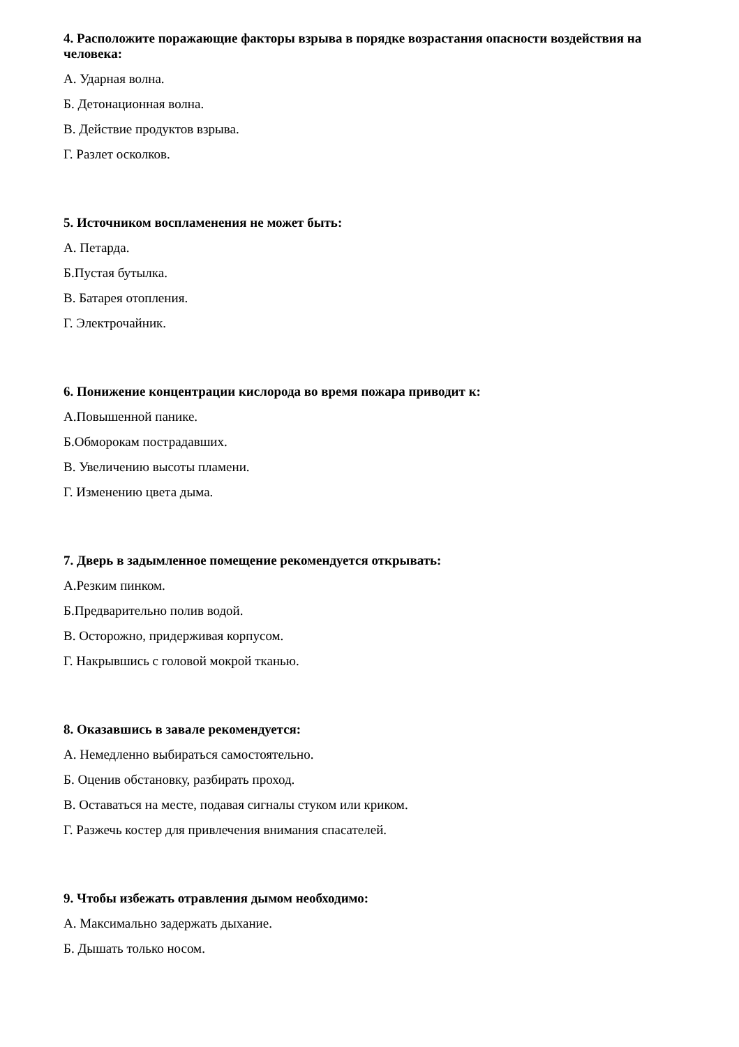4. Расположите поражающие факторы взрыва в порядке возрастания опасности воздействия на человека:
А. Ударная волна.
Б. Детонационная волна.
В. Действие продуктов взрыва.
Г. Разлет осколков.
5. Источником воспламенения не может быть:
А. Петарда.
Б.Пустая бутылка.
В. Батарея отопления.
Г. Электрочайник.
6. Понижение концентрации кислорода во время пожара приводит к:
А.Повышенной панике.
Б.Обморокам пострадавших.
В. Увеличению высоты пламени.
Г. Изменению цвета дыма.
7. Дверь в задымленное помещение рекомендуется открывать:
А.Резким пинком.
Б.Предварительно полив водой.
В. Осторожно, придерживая корпусом.
Г. Накрывшись с головой мокрой тканью.
8. Оказавшись в завале рекомендуется:
А. Немедленно выбираться самостоятельно.
Б. Оценив обстановку, разбирать проход.
В. Оставаться на месте, подавая сигналы стуком или криком.
Г. Разжечь костер для привлечения внимания спасателей.
9. Чтобы избежать отравления дымом необходимо:
А. Максимально задержать дыхание.
Б. Дышать только носом.